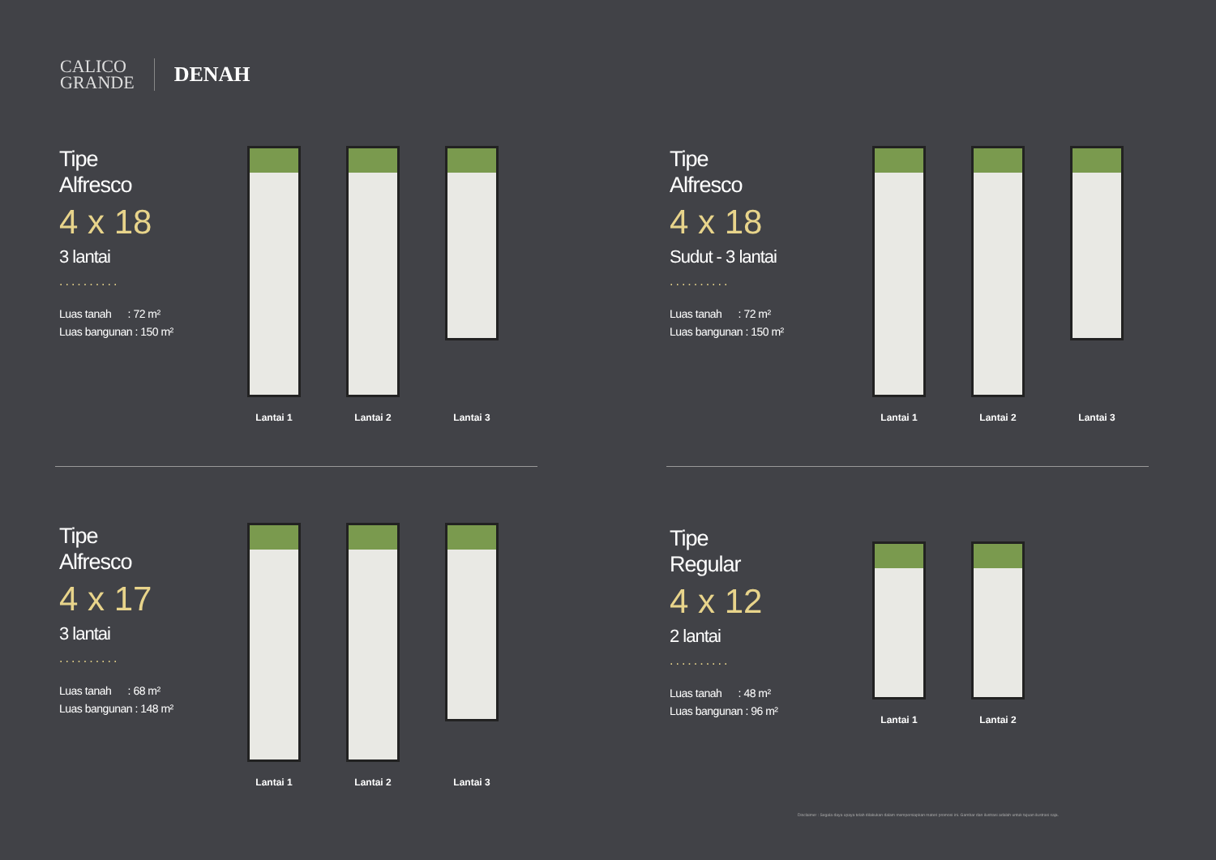CALICO
GRANDE
DENAH
Tipe
Alfresco
4 x 18
3 lantai
..........
Luas tanah : 72 m²
Luas bangunan : 150 m²
Lantai 1
Lantai 2
Lantai 3
Tipe
Alfresco
4 x 18
Sudut - 3 lantai
..........
Luas tanah : 72 m²
Luas bangunan : 150 m²
Lantai 1
Lantai 2
Lantai 3
Tipe
Alfresco
4 x 17
3 lantai
..........
Luas tanah : 68 m²
Luas bangunan : 148 m²
Lantai 1
Lantai 2
Lantai 3
Tipe
Regular
4 x 12
2 lantai
..........
Luas tanah : 48 m²
Luas bangunan : 96 m²
Lantai 1
Lantai 2
Disclaimer : Segala daya upaya telah dilakukan dalam mempersiapkan materi promosi ini. Gambar dan ilustrasi adalah untuk tujuan ilustrasi saja.